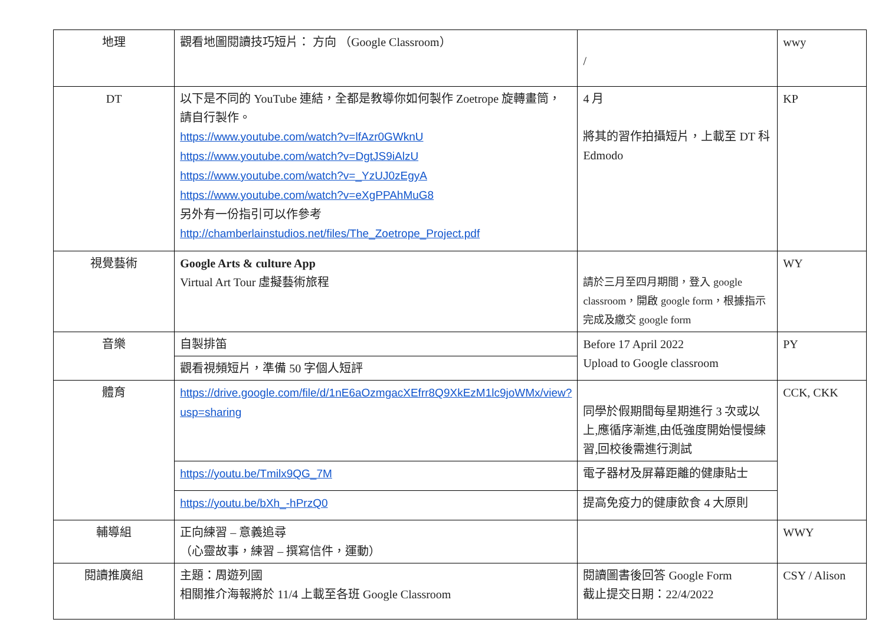| 地理 | 觀看地圖閱讀技巧短片： 方向 （Google Classroom） | / | wwy |
| DT | 以下是不同的 YouTube 連結，全都是教導你如何製作 Zoetrope 旋轉畫筒，請自行製作。 https://www.youtube.com/watch?v=lfAzr0GWknU https://www.youtube.com/watch?v=DgtJS9iAlzU https://www.youtube.com/watch?v=_YzUJ0zEgyA https://www.youtube.com/watch?v=eXgPPAhMuG8 另外有一份指引可以作參考 http://chamberlainstudios.net/files/The_Zoetrope_Project.pdf | 4 月 將其的習作拍攝短片，上載至 DT 科 Edmodo | KP |
| 視覺藝術 | Google Arts & culture App Virtual Art Tour 虛擬藝術旅程 | 請於三月至四月期間，登入 google classroom，開啟 google form，根據指示完成及繳交 google form | WY |
| 音樂 | 自製排笛 | Before 17 April 2022 Upload to Google classroom | PY |
| | 觀看視頻短片，準備 50 字個人短評 | | |
| 體育 | https://drive.google.com/file/d/1nE6aOzmgacXEfrr8Q9XkEzM1lc9joWMx/view?usp=sharing | 同學於假期間每星期進行 3 次或以上,應循序漸進,由低強度開始慢慢練習,回校後需進行測試 | CCK, CKK |
| | https://youtu.be/Tmilx9QG_7M | 電子器材及屏幕距離的健康貼士 | |
| | https://youtu.be/bXh_-hPrzQ0 | 提高免疫力的健康飲食 4 大原則 | |
| 輔導組 | 正向練習 – 意義追尋 （心靈故事，練習 – 撰寫信件，運動） | | WWY |
| 閱讀推廣組 | 主題：周遊列國 相關推介海報將於 11/4 上載至各班 Google Classroom | 閱讀圖書後回答 Google Form 截止提交日期：22/4/2022 | CSY / Alison |